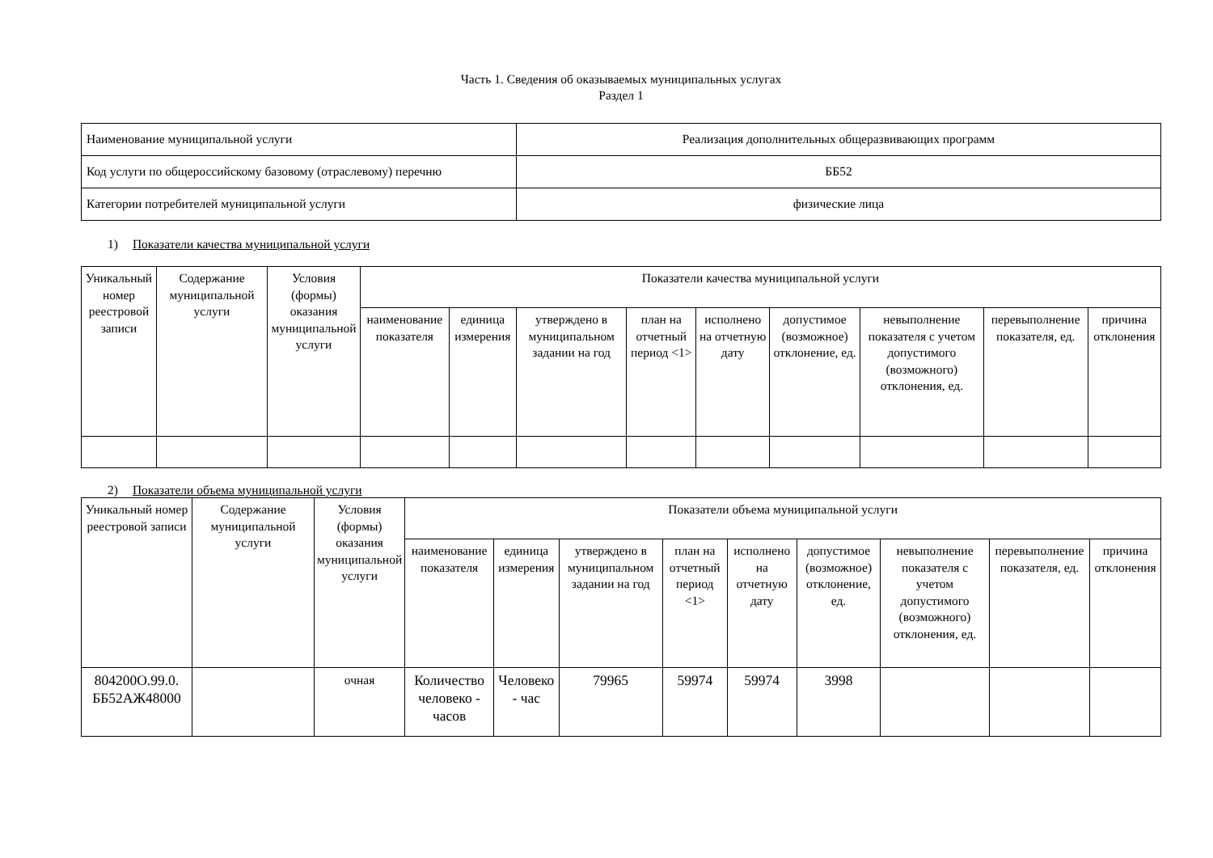Часть 1. Сведения об оказываемых муниципальных услугах
Раздел 1
| Наименование муниципальной услуги | Реализация дополнительных общеразвивающих программ |
| Код услуги по общероссийскому базовому (отраслевому) перечню | ББ52 |
| Категории потребителей муниципальной услуги | физические лица |
1) Показатели качества муниципальной услуги
| Уникальный номер реестровой записи | Содержание муниципальной услуги | Условия (формы) оказания муниципальной услуги | Показатели качества муниципальной услуги | | | | | | | | |
| --- | --- | --- | --- | --- | --- | --- | --- | --- | --- | --- | --- |
| | | | наименование показателя | единица измерения | утверждено в муниципальном задании на год | план на отчетный период <1> | исполнено на отчетную дату | допустимое (возможное) отклонение, ед. | невыполнение показателя с учетом допустимого (возможного) отклонения, ед. | перевыполнение показателя, ед. | причина отклонения |
2) Показатели объема муниципальной услуги
| Уникальный номер реестровой записи | Содержание муниципальной услуги | Условия (формы) оказания муниципальной услуги | Показатели объема муниципальной услуги | | | | | | | | |
| --- | --- | --- | --- | --- | --- | --- | --- | --- | --- | --- | --- |
| | | | наименование показателя | единица измерения | утверждено в муниципальном задании на год | план на отчетный период <1> | исполнено на отчетную дату | допустимое (возможное) отклонение, ед. | невыполнение показателя с учетом допустимого (возможного) отклонения, ед. | перевыполнение показателя, ед. | причина отклонения |
| 804200О.99.0. ББ52АЖ48000 | | очная | Количество человеко - часов | Человеко - час | 79965 | 59974 | 59974 | 3998 | | | |